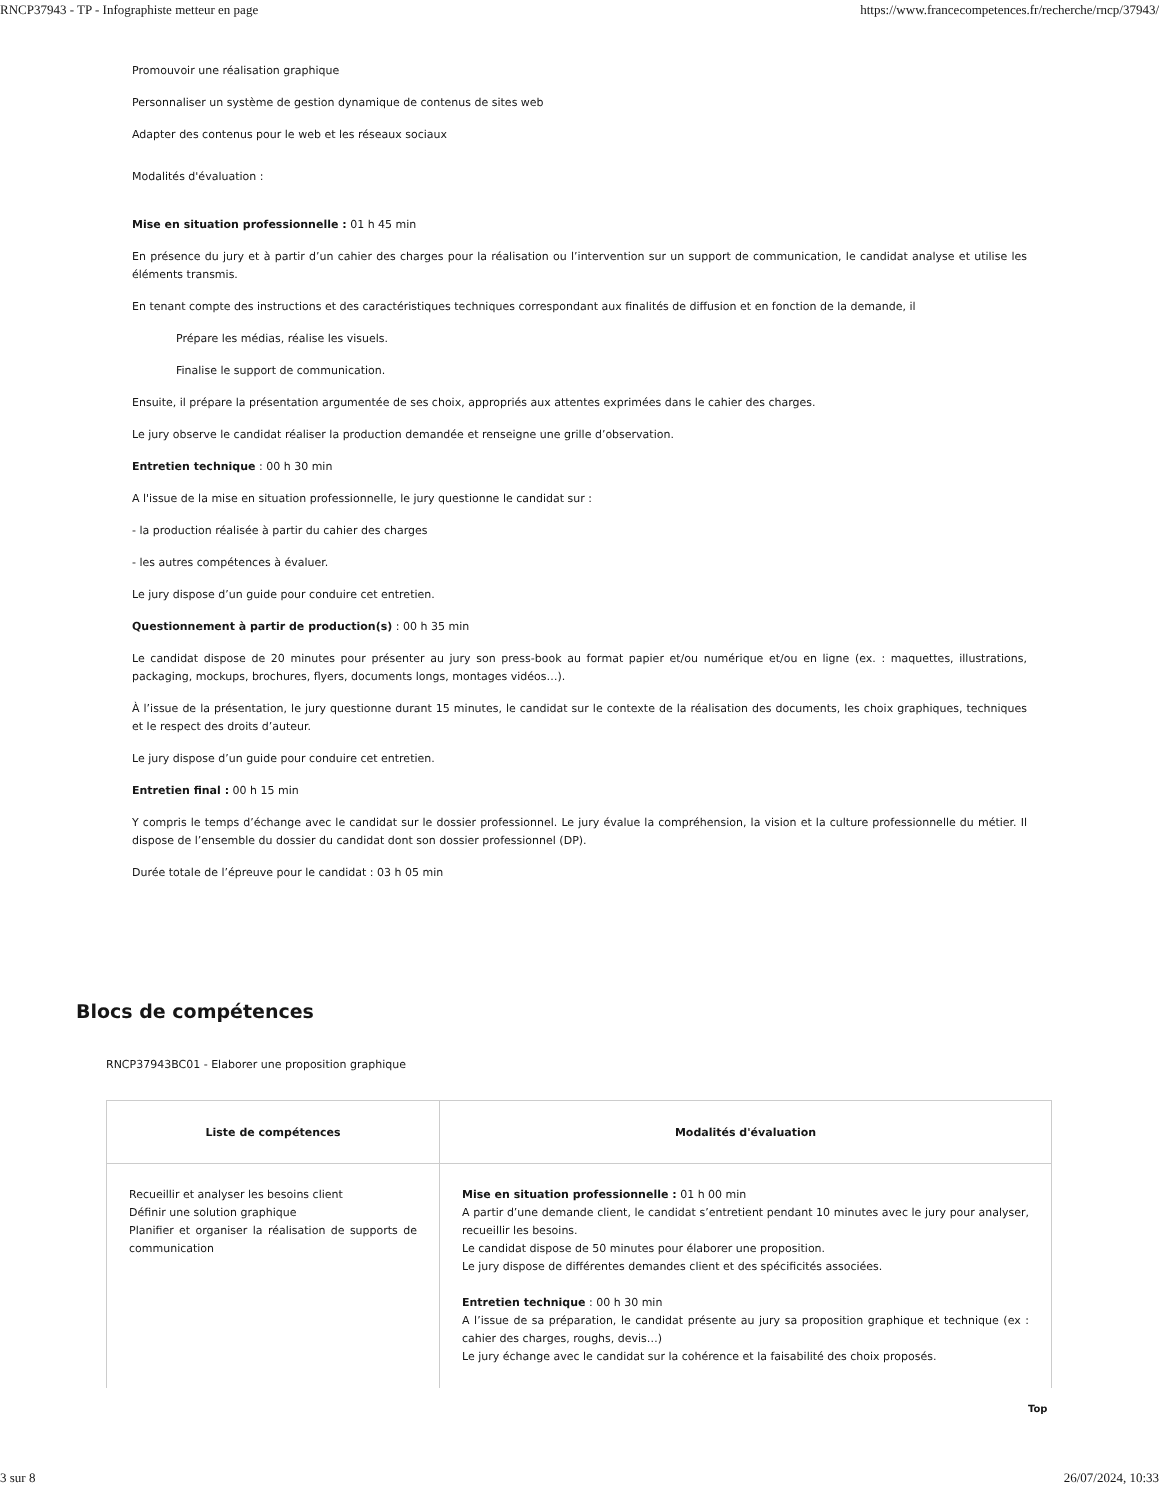RNCP37943 - TP - Infographiste metteur en page https://www.francecompetences.fr/recherche/rncp/37943/
Promouvoir une réalisation graphique
Personnaliser un système de gestion dynamique de contenus de sites web
Adapter des contenus pour le web et les réseaux sociaux
Modalités d'évaluation :
Mise en situation professionnelle : 01 h 45 min
En présence du jury et à partir d’un cahier des charges pour la réalisation ou l’intervention sur un support de communication, le candidat analyse et utilise les éléments transmis.
En tenant compte des instructions et des caractéristiques techniques correspondant aux finalités de diffusion et en fonction de la demande, il
Prépare les médias, réalise les visuels.
Finalise le support de communication.
Ensuite, il prépare la présentation argumentée de ses choix, appropriés aux attentes exprimées dans le cahier des charges.
Le jury observe le candidat réaliser la production demandée et renseigne une grille d’observation.
Entretien technique : 00 h 30 min
A l'issue de la mise en situation professionnelle, le jury questionne le candidat sur :
- la production réalisée à partir du cahier des charges
- les autres compétences à évaluer.
Le jury dispose d’un guide pour conduire cet entretien.
Questionnement à partir de production(s) : 00 h 35 min
Le candidat dispose de 20 minutes pour présenter au jury son press-book au format papier et/ou numérique et/ou en ligne (ex. : maquettes, illustrations, packaging, mockups, brochures, flyers, documents longs, montages vidéos…).
À l’issue de la présentation, le jury questionne durant 15 minutes, le candidat sur le contexte de la réalisation des documents, les choix graphiques, techniques et le respect des droits d’auteur.
Le jury dispose d’un guide pour conduire cet entretien.
Entretien final : 00 h 15 min
Y compris le temps d’échange avec le candidat sur le dossier professionnel. Le jury évalue la compréhension, la vision et la culture professionnelle du métier. Il dispose de l’ensemble du dossier du candidat dont son dossier professionnel (DP).
Durée totale de l’épreuve pour le candidat : 03 h 05 min
Blocs de compétences
RNCP37943BC01 - Elaborer une proposition graphique
| Liste de compétences | Modalités d'évaluation |
| --- | --- |
| Recueillir et analyser les besoins client Définir une solution graphique Planifier et organiser la réalisation de supports de communication | Mise en situation professionnelle : 01 h 00 min A partir d’une demande client, le candidat s’entretient pendant 10 minutes avec le jury pour analyser, recueillir les besoins. Le candidat dispose de 50 minutes pour élaborer une proposition. Le jury dispose de différentes demandes client et des spécificités associées. Entretien technique : 00 h 30 min A l’issue de sa préparation, le candidat présente au jury sa proposition graphique et technique (ex : cahier des charges, roughs, devis…) Le jury échange avec le candidat sur la cohérence et la faisabilité des choix proposés. |
Top
3 sur 8 26/07/2024, 10:33